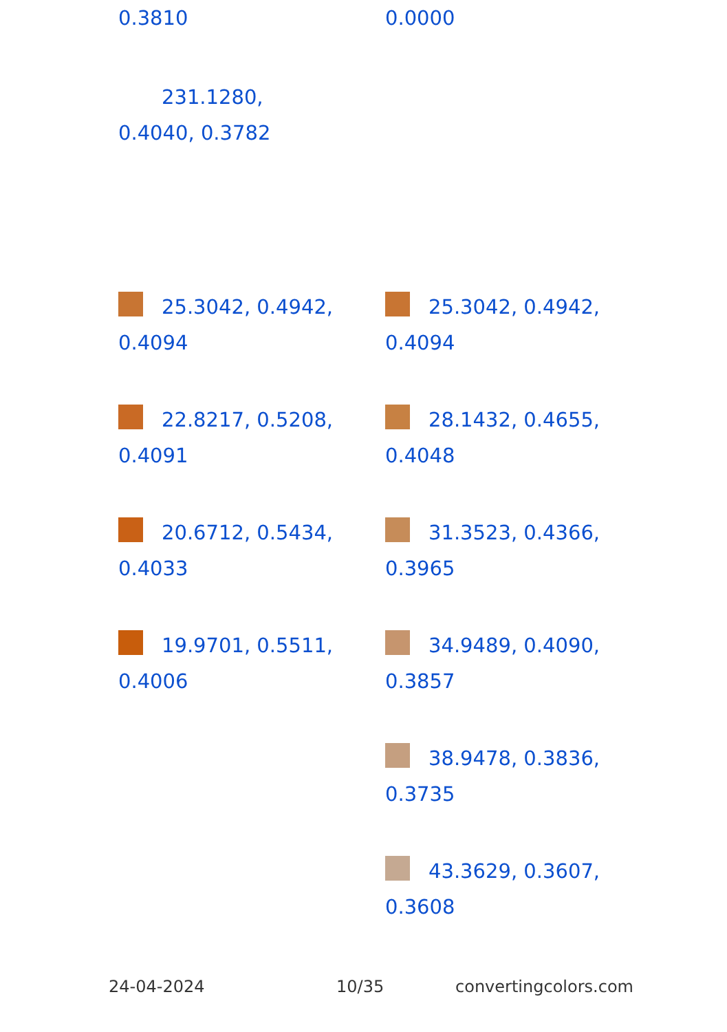0.3810 0.0000
231.1280, 0.4040, 0.3782
25.3042, 0.4942, 0.4094
25.3042, 0.4942, 0.4094
22.8217, 0.5208, 0.4091
28.1432, 0.4655, 0.4048
20.6712, 0.5434, 0.4033
31.3523, 0.4366, 0.3965
19.9701, 0.5511, 0.4006
34.9489, 0.4090, 0.3857
38.9478, 0.3836, 0.3735
43.3629, 0.3607, 0.3608
24-04-2024 10/35 convertingcolors.com